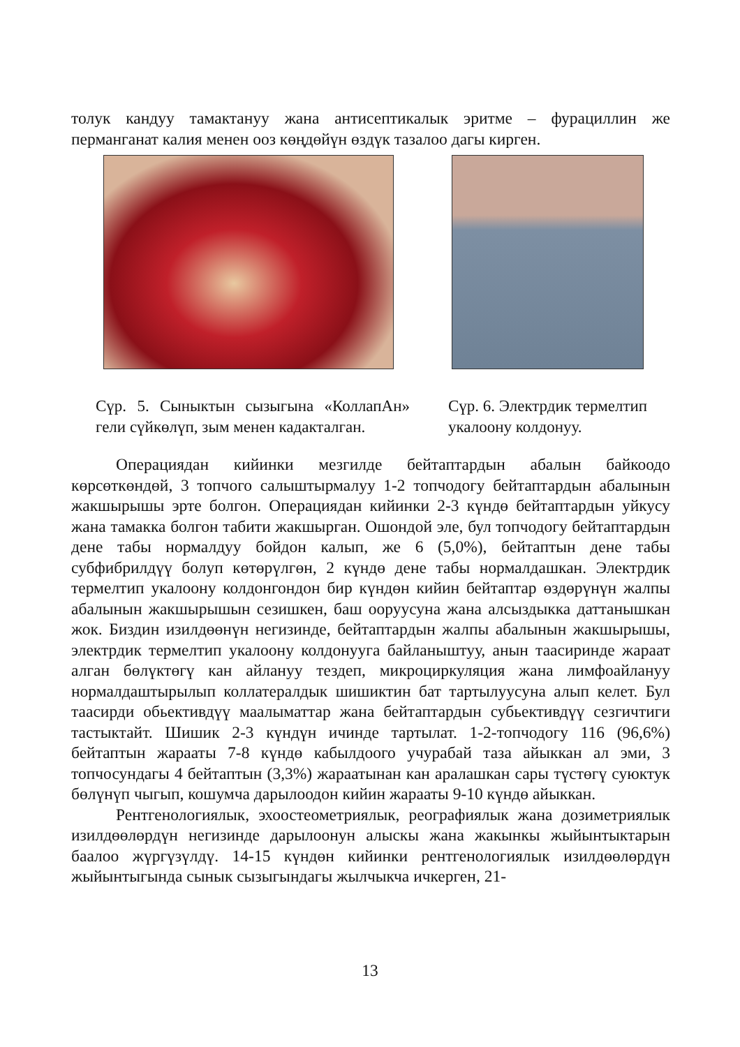толук кандуу тамактануу жана антисептикалык эритме – фурациллин же перманганат калия менен ооз көңдөйүн өздүк тазалоо дагы кирген.
Сүр. 5. Сыныктын сызыгына «КоллапАн» гели сүйкөлүп, зым менен кадакталган.
Сүр. 6. Электрдик термелтип укалоону колдонуу.
Операциядан кийинки мезгилде бейтаптардын абалын байкоодо көрсөткөндөй, 3 топчого салыштырмалуу 1-2 топчодогу бейтаптардын абалынын жакшырышы эрте болгон. Операциядан кийинки 2-3 күндө бейтаптардын уйкусу жана тамакка болгон табити жакшырган. Ошондой эле, бул топчодогу бейтаптардын дене табы нормалдуу бойдон калып, же 6 (5,0%), бейтаптын дене табы субфибрилдүү болуп көтөрүлгөн, 2 күндө дене табы нормалдашкан. Электрдик термелтип укалоону колдонгондон бир күндөн кийин бейтаптар өздөрүнүн жалпы абалынын жакшырышын сезишкен, баш ооруусуна жана алсыздыкка даттанышкан жок. Биздин изилдөөнүн негизинде, бейтаптардын жалпы абалынын жакшырышы, электрдик термелтип укалоону колдонууга байланыштуу, анын таасиринде жараат алган бөлүктөгү кан айлануу тездеп, микроциркуляция жана лимфоайлануу нормалдаштырылып коллатералдык шишиктин бат тартылуусуна алып келет. Бул таасирди обьективдүү маалыматтар жана бейтаптардын субьективдүү сезгичтиги тастыктайт. Шишик 2-3 күндүн ичинде тартылат. 1-2-топчодогу 116 (96,6%) бейтаптын жарааты 7-8 күндө кабылдоого учурабай таза айыккан ал эми, 3 топчосундагы 4 бейтаптын (3,3%) жараатынан кан аралашкан сары түстөгү суюктук бөлүнүп чыгып, кошумча дарылоодон кийин жарааты 9-10 күндө айыккан.
Рентгенологиялык, эхоостеометриялык, реографиялык жана дозиметриялык изилдөөлөрдүн негизинде дарылоонун алыскы жана жакынкы жыйынтыктарын баалоо жүргүзүлдү. 14-15 күндөн кийинки рентгенологиялык изилдөөлөрдүн жыйынтыгында сынык сызыгындагы жылчыкча ичкерген, 21-
13